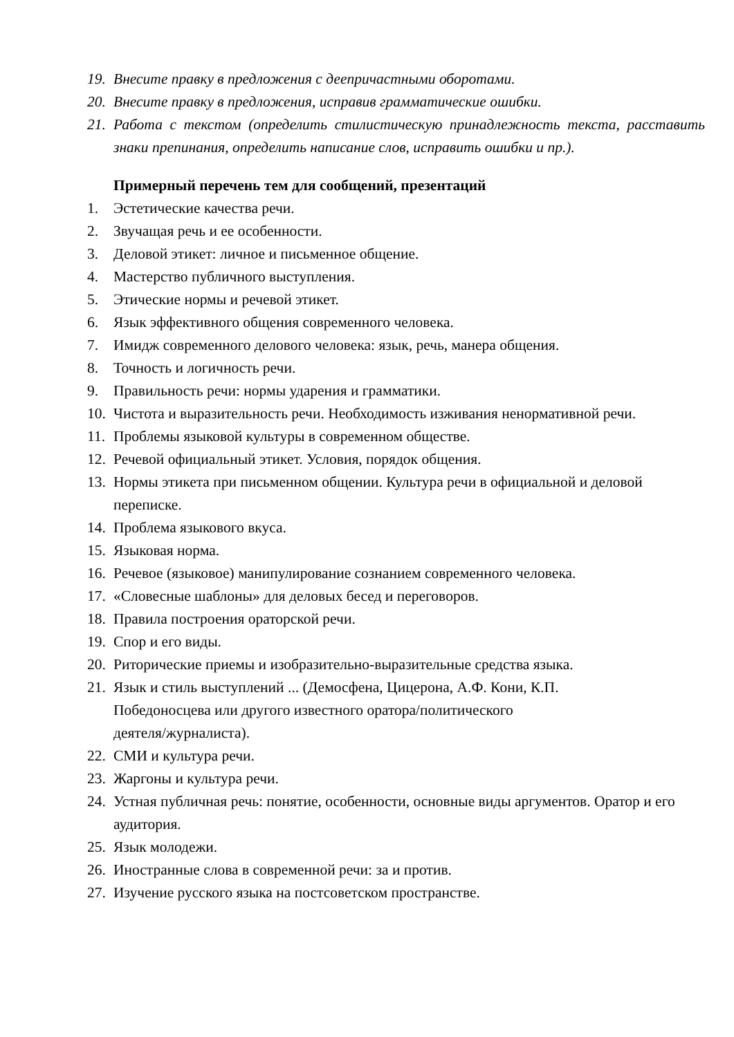19. Внесите правку в предложения с деепричастными оборотами.
20. Внесите правку в предложения, исправив грамматические ошибки.
21. Работа с текстом (определить стилистическую принадлежность текста, расставить знаки препинания, определить написание слов, исправить ошибки и пр.).
Примерный перечень тем для сообщений, презентаций
1. Эстетические качества речи.
2. Звучащая речь и ее особенности.
3. Деловой этикет: личное и письменное общение.
4. Мастерство публичного выступления.
5. Этические нормы и речевой этикет.
6. Язык эффективного общения современного человека.
7. Имидж современного делового человека: язык, речь, манера общения.
8. Точность и логичность речи.
9. Правильность речи: нормы ударения и грамматики.
10. Чистота и выразительность речи. Необходимость изживания ненормативной речи.
11. Проблемы языковой культуры в современном обществе.
12. Речевой официальный этикет. Условия, порядок общения.
13. Нормы этикета при письменном общении. Культура речи в официальной и деловой переписке.
14. Проблема языкового вкуса.
15. Языковая норма.
16. Речевое (языковое) манипулирование сознанием современного человека.
17. «Словесные шаблоны» для деловых бесед и переговоров.
18. Правила построения ораторской речи.
19. Спор и его виды.
20. Риторические приемы и изобразительно-выразительные средства языка.
21. Язык и стиль выступлений ... (Демосфена, Цицерона, А.Ф. Кони, К.П.
Победоносцева или другого известного оратора/политического
деятеля/журналиста).
22. СМИ и культура речи.
23. Жаргоны и культура речи.
24. Устная публичная речь: понятие, особенности, основные виды аргументов. Оратор и его аудитория.
25. Язык молодежи.
26. Иностранные слова в современной речи: за и против.
27. Изучение русского языка на постсоветском пространстве.